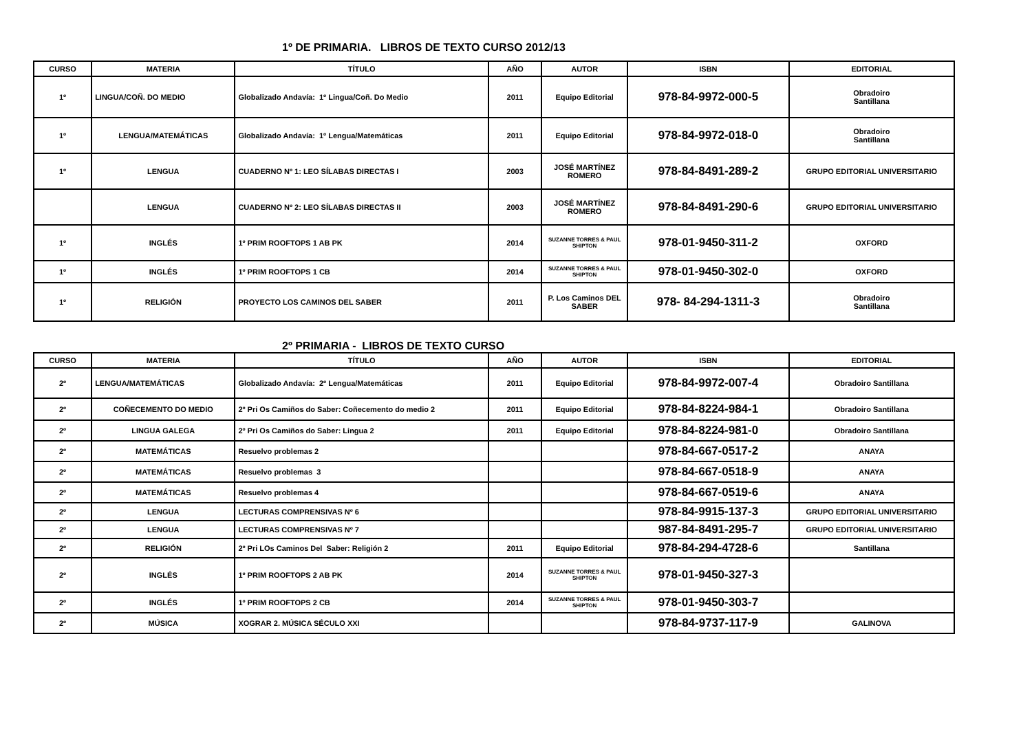1º DE PRIMARIA. LIBROS DE TEXTO CURSO 2012/13
| CURSO | MATERIA | TÍTULO | AÑO | AUTOR | ISBN | EDITORIAL |
| --- | --- | --- | --- | --- | --- | --- |
| 1º | LINGUA/COÑ. DO MEDIO | Globalizado Andavía: 1º Lingua/Coñ. Do Medio | 2011 | Equipo Editorial | 978-84-9972-000-5 | Obradoiro Santillana |
| 1º | LENGUA/MATEMÁTICAS | Globalizado Andavía: 1º Lengua/Matemáticas | 2011 | Equipo Editorial | 978-84-9972-018-0 | Obradoiro Santillana |
| 1º | LENGUA | CUADERNO Nº 1: LEO SÍLABAS DIRECTAS I | 2003 | JOSÉ MARTÍNEZ ROMERO | 978-84-8491-289-2 | GRUPO EDITORIAL UNIVERSITARIO |
| | LENGUA | CUADERNO Nº 2: LEO SÍLABAS DIRECTAS II | 2003 | JOSÉ MARTÍNEZ ROMERO | 978-84-8491-290-6 | GRUPO EDITORIAL UNIVERSITARIO |
| 1º | INGLÉS | 1º PRIM ROOFTOPS 1 AB PK | 2014 | SUZANNE TORRES & PAUL SHIPTON | 978-01-9450-311-2 | OXFORD |
| 1º | INGLÉS | 1º PRIM ROOFTOPS 1 CB | 2014 | SUZANNE TORRES & PAUL SHIPTON | 978-01-9450-302-0 | OXFORD |
| 1º | RELIGIÓN | PROYECTO LOS CAMINOS DEL SABER | 2011 | P. Los Caminos DEL SABER | 978- 84-294-1311-3 | Obradoiro Santillana |
2º PRIMARIA - LIBROS DE TEXTO CURSO
| CURSO | MATERIA | TÍTULO | AÑO | AUTOR | ISBN | EDITORIAL |
| --- | --- | --- | --- | --- | --- | --- |
| 2º | LENGUA/MATEMÁTICAS | Globalizado Andavía: 2º Lengua/Matemáticas | 2011 | Equipo Editorial | 978-84-9972-007-4 | Obradoiro Santillana |
| 2º | COÑECEMENTO DO MEDIO | 2º Pri Os Camiños do Saber: Coñecemento do medio 2 | 2011 | Equipo Editorial | 978-84-8224-984-1 | Obradoiro Santillana |
| 2º | LINGUA GALEGA | 2º Pri Os Camiños do Saber: Lingua 2 | 2011 | Equipo Editorial | 978-84-8224-981-0 | Obradoiro Santillana |
| 2º | MATEMÁTICAS | Resuelvo problemas 2 | | | 978-84-667-0517-2 | ANAYA |
| 2º | MATEMÁTICAS | Resuelvo problemas 3 | | | 978-84-667-0518-9 | ANAYA |
| 2º | MATEMÁTICAS | Resuelvo problemas 4 | | | 978-84-667-0519-6 | ANAYA |
| 2º | LENGUA | LECTURAS COMPRENSIVAS Nº 6 | | | 978-84-9915-137-3 | GRUPO EDITORIAL UNIVERSITARIO |
| 2º | LENGUA | LECTURAS COMPRENSIVAS Nº 7 | | | 987-84-8491-295-7 | GRUPO EDITORIAL UNIVERSITARIO |
| 2º | RELIGIÓN | 2º Pri LOs Caminos Del Saber: Religión 2 | 2011 | Equipo Editorial | 978-84-294-4728-6 | Santillana |
| 2º | INGLÉS | 1º PRIM ROOFTOPS 2 AB PK | 2014 | SUZANNE TORRES & PAUL SHIPTON | 978-01-9450-327-3 | |
| 2º | INGLÉS | 1º PRIM ROOFTOPS 2 CB | 2014 | SUZANNE TORRES & PAUL SHIPTON | 978-01-9450-303-7 | |
| 2º | MÚSICA | XOGRAR 2. MÚSICA SÉCULO XXI | | | 978-84-9737-117-9 | GALINOVA |